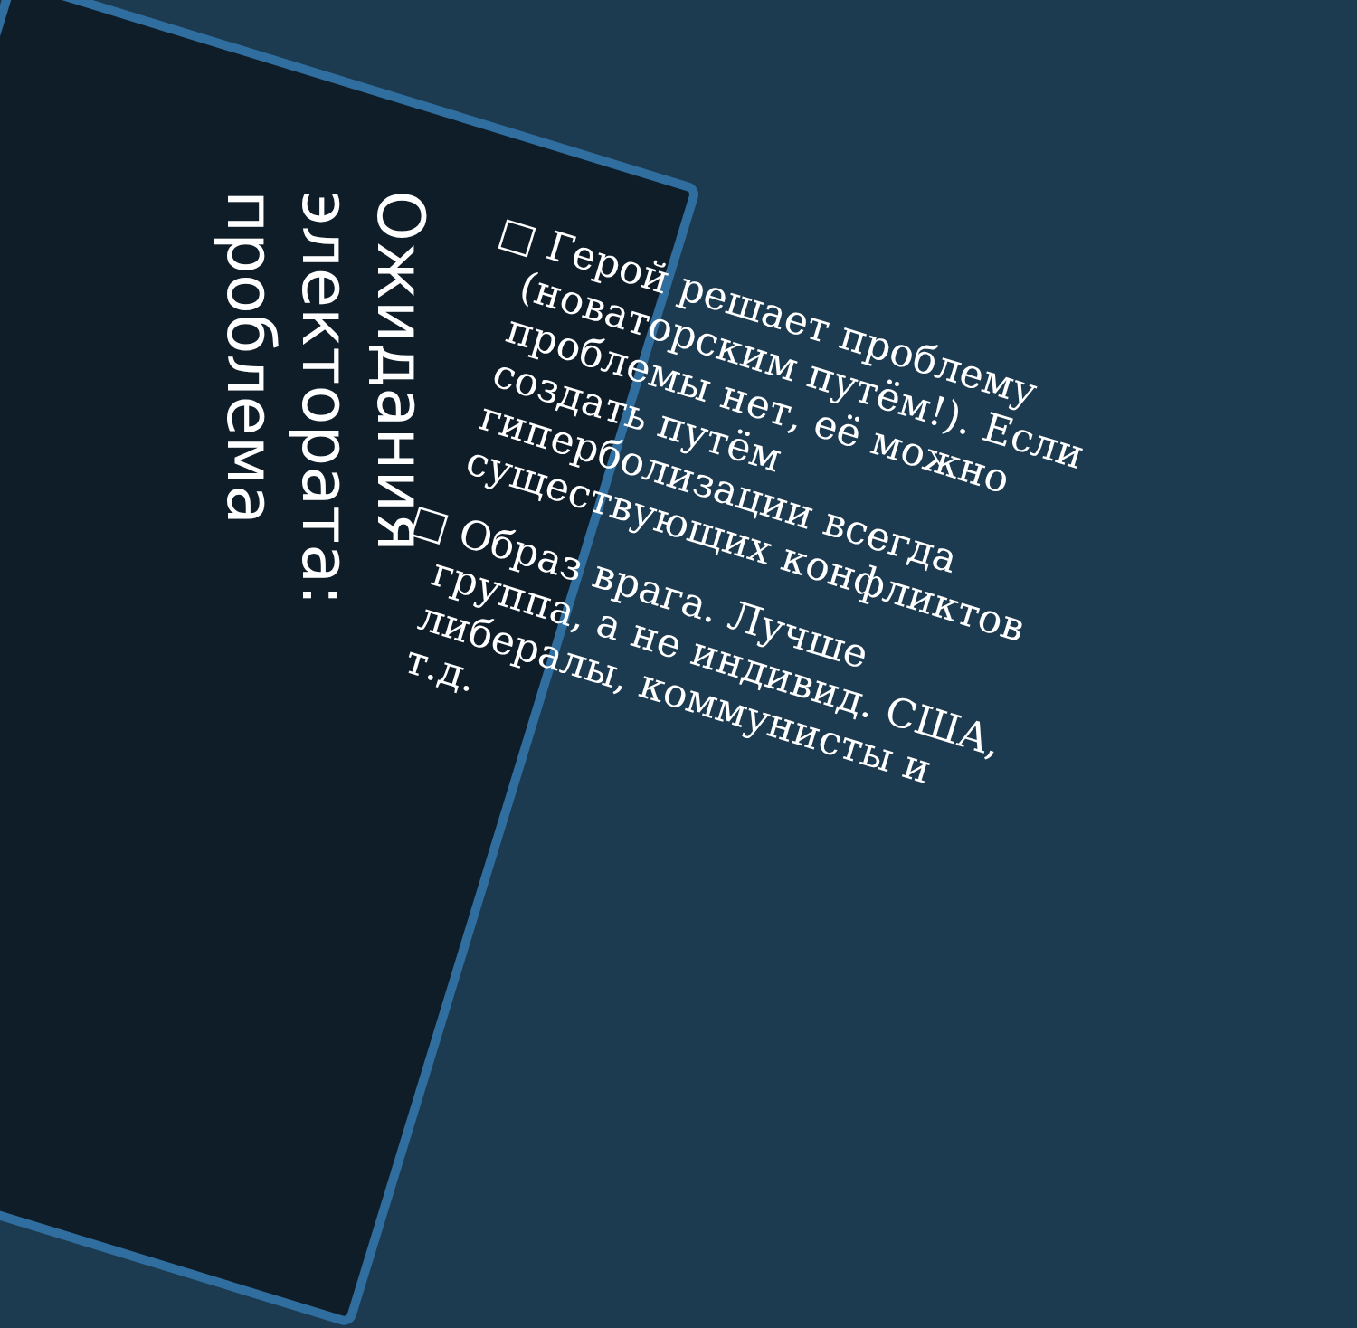Ожидания
электората:
проблема
□ Герой решает проблему (новаторским путём!). Если проблемы нет, её можно создать путём гиперболизации всегда существующих конфликтов
□ Образ врага. Лучше группа, а не индивид. США, либералы, коммунисты и т.д.